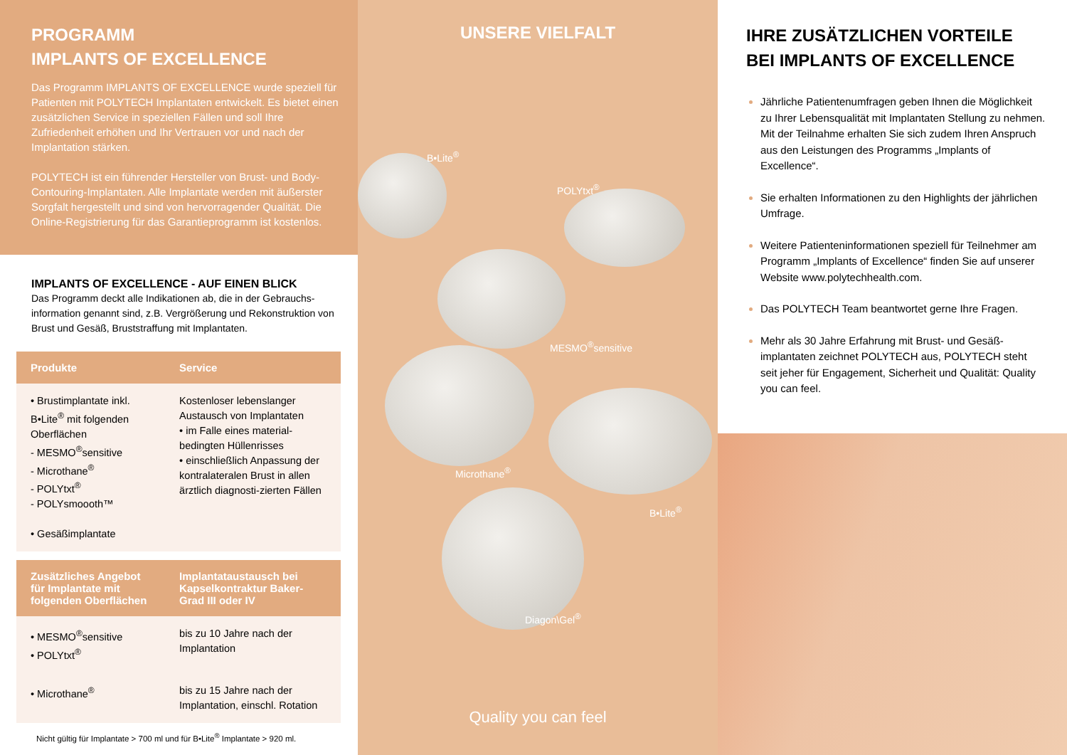PROGRAMM
IMPLANTS OF EXCELLENCE
Das Programm IMPLANTS OF EXCELLENCE wurde speziell für Patienten mit POLYTECH Implantaten entwickelt. Es bietet einen zusätzlichen Service in speziellen Fällen und soll Ihre Zufriedenheit erhöhen und Ihr Vertrauen vor und nach der Implantation stärken.
POLYTECH ist ein führender Hersteller von Brust- und Body-Contouring-Implantaten. Alle Implantate werden mit äußerster Sorgfalt hergestellt und sind von hervorragender Qualität. Die Online-Registrierung für das Garantieprogramm ist kostenlos.
IMPLANTS OF EXCELLENCE - AUF EINEN BLICK
Das Programm deckt alle Indikationen ab, die in der Gebrauchs-information genannt sind, z.B. Vergrößerung und Rekonstruktion von Brust und Gesäß, Bruststraffung mit Implantaten.
| Produkte | Service |
| --- | --- |
| • Brustimplantate inkl. B•Lite<sup>®</sup> mit folgenden Oberflächen - MESMO<sup>®</sup>sensitive - Microthane<sup>®</sup> - POLYtxt<sup>®</sup> - POLYsmoooth™ • Gesäßimplantate | Kostenloser lebenslanger Austausch von Implantaten • im Falle eines material-bedingten Hüllenrisses • einschließlich Anpassung der kontralateralen Brust in allen ärztlich diagnosti-zierten Fällen |
| Zusätzliches Angebot für Implantate mit folgenden Oberflächen | Implantataustausch bei Kapselkontraktur Baker-Grad III oder IV |
| • MESMO<sup>®</sup>sensitive • POLYtxt<sup>®</sup> | bis zu 10 Jahre nach der Implantation |
| • Microthane<sup>®</sup> | bis zu 15 Jahre nach der Implantation, einschl. Rotation |
Nicht gültig für Implantate > 700 ml und für B•Lite<sup>®</sup> Implantate > 920 ml.
UNSERE VIELFALT
B•Lite<sup>®</sup>
POLYtxt<sup>®</sup>
MESMO<sup>®</sup>sensitive
Microthane<sup>®</sup>
B•Lite<sup>®</sup>
Diagon\Gel<sup>®</sup>
Quality you can feel
IHRE ZUSÄTZLICHEN VORTEILE BEI IMPLANTS OF EXCELLENCE
Jährliche Patientenumfragen geben Ihnen die Möglichkeit zu Ihrer Lebensqualität mit Implantaten Stellung zu nehmen. Mit der Teilnahme erhalten Sie sich zudem Ihren Anspruch aus den Leistungen des Programms „Implants of Excellence“.
Sie erhalten Informationen zu den Highlights der jährlichen Umfrage.
Weitere Patienteninformationen speziell für Teilnehmer am Programm „Implants of Excellence“ finden Sie auf unserer Website www.polytechhealth.com.
Das POLYTECH Team beantwortet gerne Ihre Fragen.
Mehr als 30 Jahre Erfahrung mit Brust- und Gesäß-implantaten zeichnet POLYTECH aus, POLYTECH steht seit jeher für Engagement, Sicherheit und Qualität: Quality you can feel.